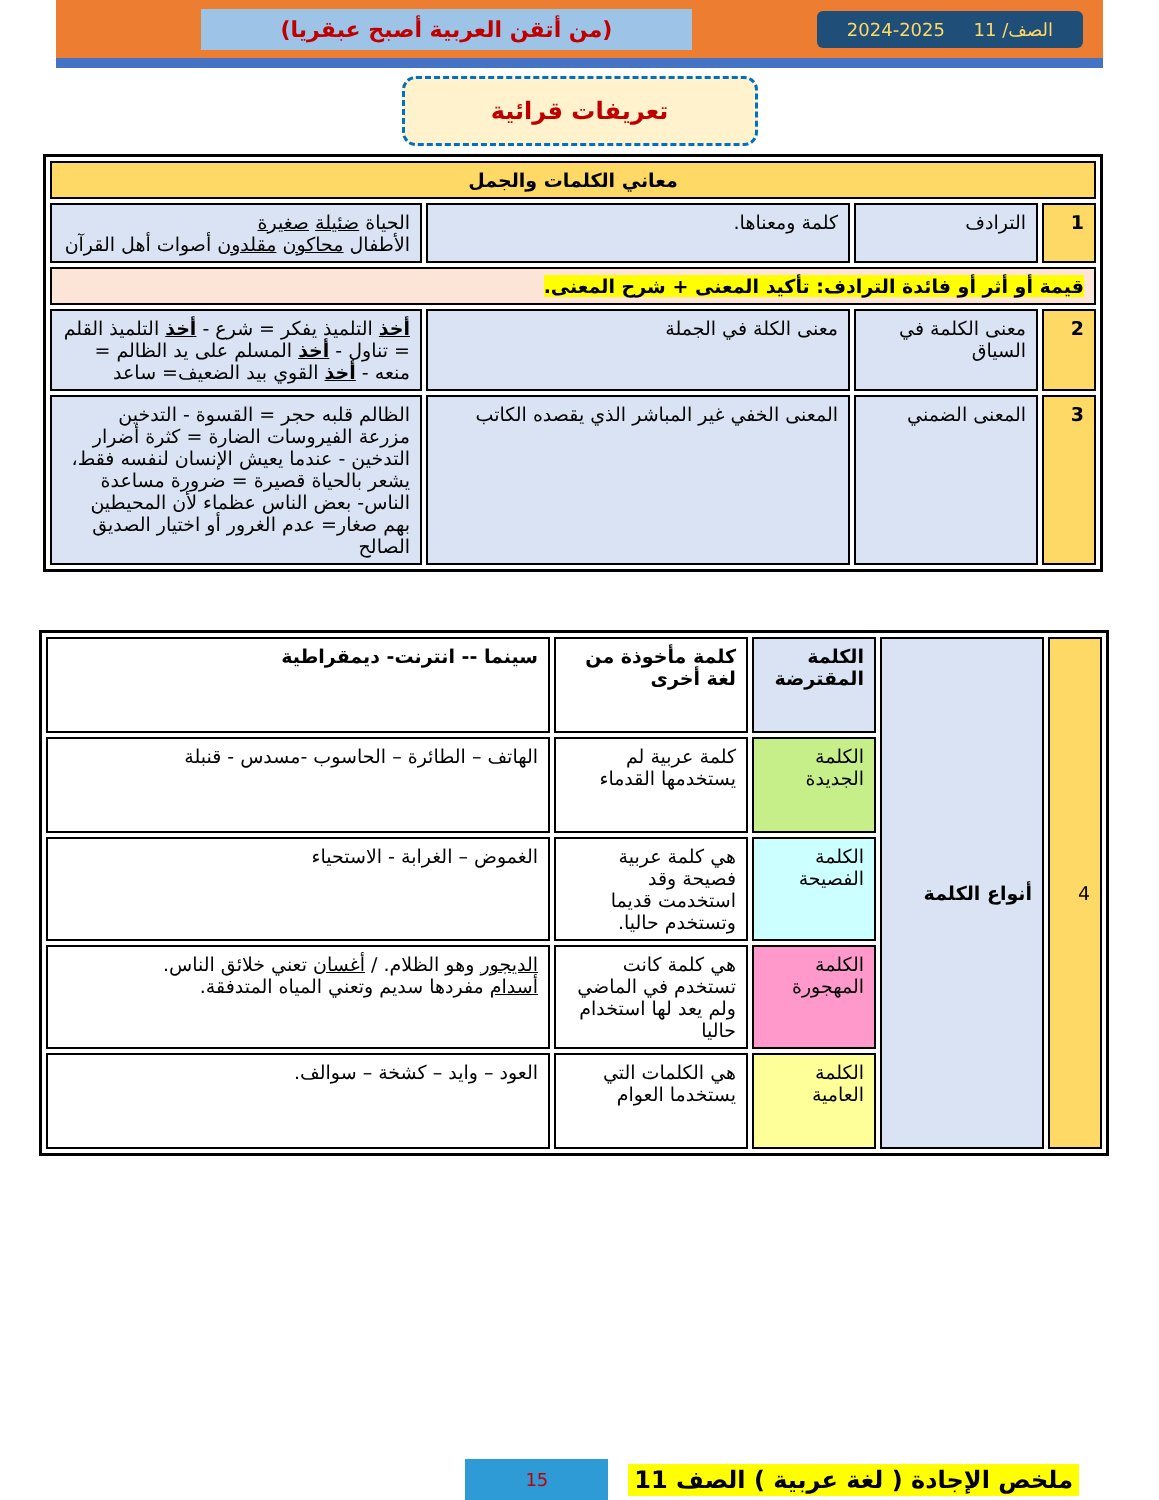الصف/ 11 2025-2024
(من أتقن العربية أصبح عبقريا)
تعريفات قرائية
| معاني الكلمات والجمل | | | |
| 1 | الترادف | كلمة ومعناها. | الحياة ضئيلة صغيرة الأطفال محاكون مقلدون أصوات أهل القرآن |
| قيمة أو أثر أو فائدة الترادف: تأكيد المعنى + شرح المعنى. | | | |
| 2 | معنى الكلمة في السياق | معنى الكلة في الجملة | أخذ التلميذ يفكر = شرع - أخذ التلميذ القلم = تناول - أخذ المسلم على يد الظالم = منعه - أخذ القوي بيد الضعيف= ساعد |
| 3 | المعنى الضمني | المعنى الخفي غير المباشر الذي يقصده الكاتب | الظالم قلبه حجر = القسوة - التدخين مزرعة الفيروسات الضارة = كثرة أضرار التدخين - عندما يعيش الإنسان لنفسه فقط، يشعر بالحياة قصيرة = ضرورة مساعدة الناس- بعض الناس عظماء لأن المحيطين بهم صغار= عدم الغرور أو اختيار الصديق الصالح |
| 4 | أنواع الكلمة | الكلمة المقترضة | كلمة مأخوذة من لغة أخرى | سينما -- انترنت- ديمقراطية |
| | | الكلمة الجديدة | كلمة عربية لم يستخدمها القدماء | الهاتف – الطائرة – الحاسوب -مسدس - قنبلة |
| | | الكلمة الفصيحة | هي كلمة عربية فصيحة وقد استخدمت قديما وتستخدم حاليا. | الغموض – الغرابة - الاستحياء |
| | | الكلمة المهجورة | هي كلمة كانت تستخدم في الماضي ولم يعد لها استخدام حاليا | الديجور وهو الظلام. / أغسان تعني خلائق الناس. أسدام مفردها سديم وتعني المياه المتدفقة. |
| | | الكلمة العامية | هي الكلمات التي يستخدما العوام | العود – وايد – كشخة – سوالف. |
ملخص الإجادة ( لغة عربية ) الصف 11 15